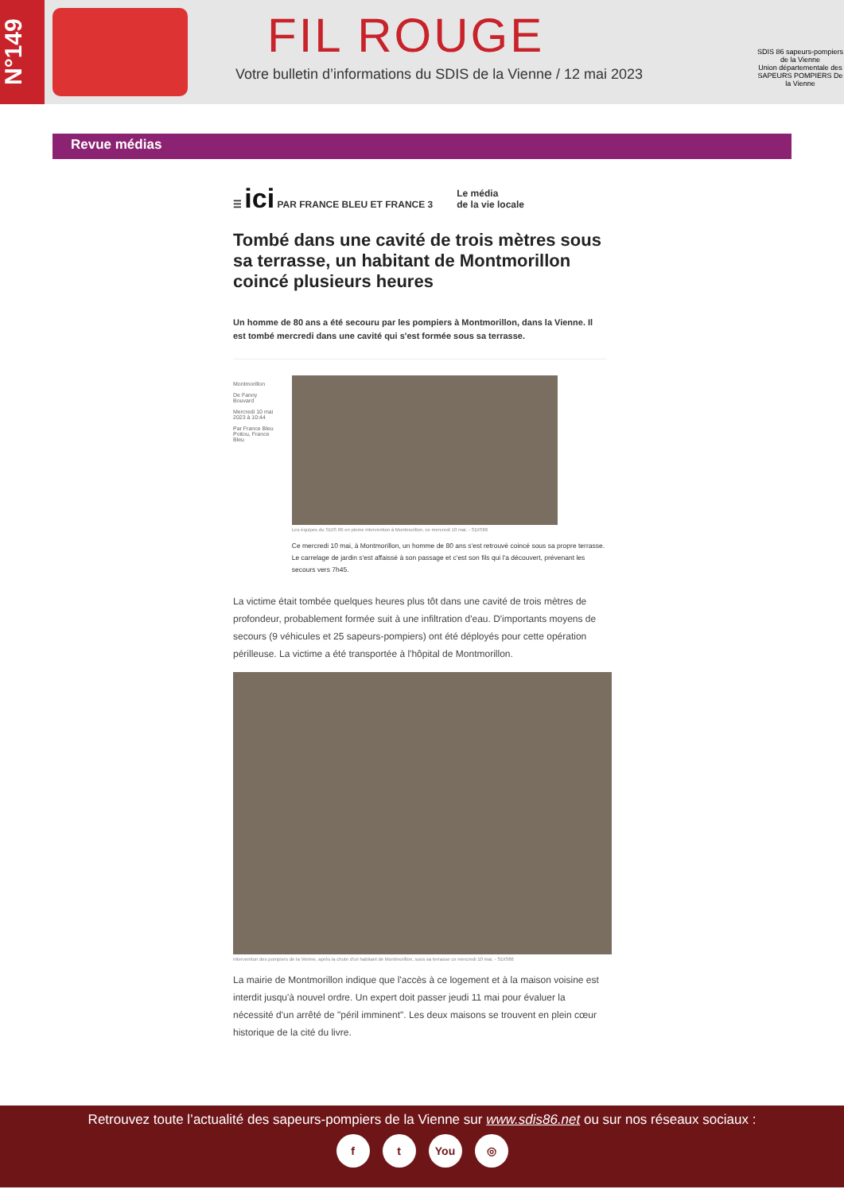N°149
FIL ROUGE
Votre bulletin d’informations du SDIS de la Vienne / 12 mai 2023
SDIS 86 sapeurs-pompiers de la Vienne
Union départementale des SAPEURS POMPIERS De la Vienne
Revue médias
☰ ici PAR FRANCE BLEU ET FRANCE 3 Le média
de la vie locale
Tombé dans une cavité de trois mètres sous sa terrasse, un habitant de Montmorillon coincé plusieurs heures
Un homme de 80 ans a été secouru par les pompiers à Montmorillon, dans la Vienne. Il est tombé mercredi dans une cavité qui s'est formée sous sa terrasse.
Montmorillon
De Fanny Bouvard
Mercredi 10 mai 2023 à 10:44
Par France Bleu Poitou, France Bleu
Les équipes du SDIS 86 en pleine intervention à Montmorillon, ce mercredi 10 mai. - SDIS86
Ce mercredi 10 mai, à Montmorillon, un homme de 80 ans s'est retrouvé coincé sous sa propre terrasse. Le carrelage de jardin s'est affaissé à son passage et c'est son fils qui l'a découvert, prévenant les secours vers 7h45.
La victime était tombée quelques heures plus tôt dans une cavité de trois mètres de profondeur, probablement formée suit à une infiltration d'eau. D'importants moyens de secours (9 véhicules et 25 sapeurs-pompiers) ont été déployés pour cette opération périlleuse. La victime a été transportée à l'hôpital de Montmorillon.
Intervention des pompiers de la Vienne, après la chute d'un habitant de Montmorillon, sous sa terrasse ce mercredi 10 mai. - SDIS86
La mairie de Montmorillon indique que l'accès à ce logement et à la maison voisine est interdit jusqu'à nouvel ordre. Un expert doit passer jeudi 11 mai pour évaluer la nécessité d'un arrêté de "péril imminent". Les deux maisons se trouvent en plein cœur historique de la cité du livre.
Retrouvez toute l’actualité des sapeurs-pompiers de la Vienne sur www.sdis86.net ou sur nos réseaux sociaux :
ft You ◎